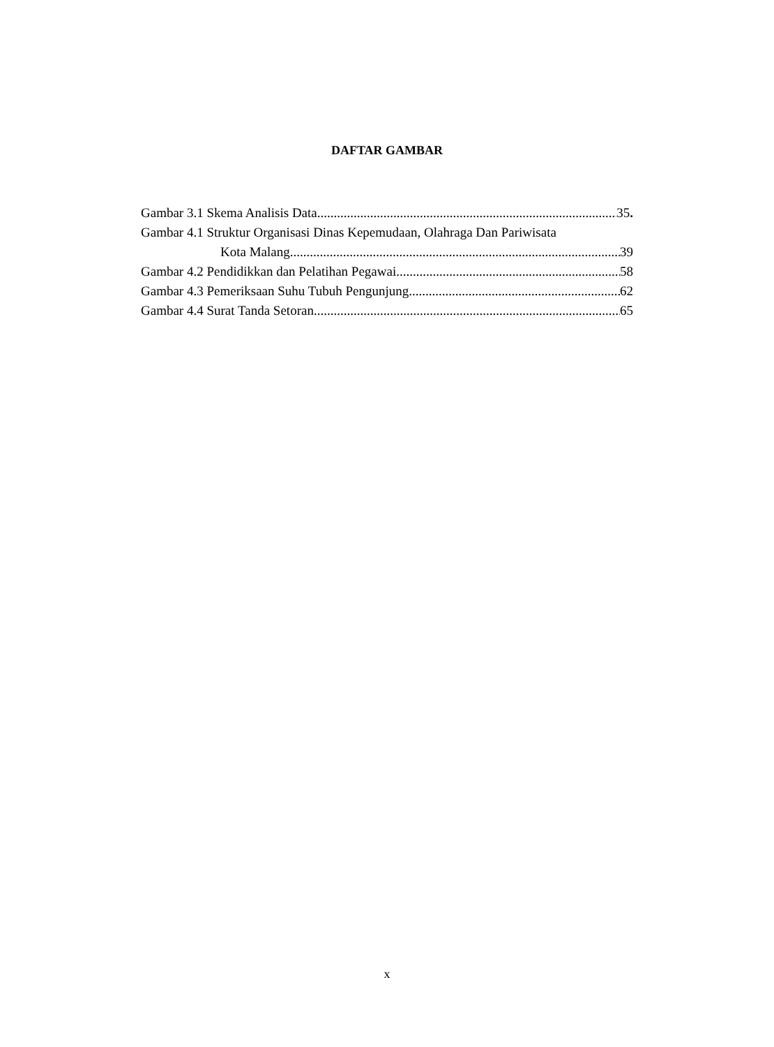DAFTAR GAMBAR
Gambar 3.1 Skema Analisis Data 35.
Gambar 4.1 Struktur Organisasi Dinas Kepemudaan, Olahraga Dan Pariwisata
Kota Malang 39
Gambar 4.2 Pendidikkan dan Pelatihan Pegawai 58
Gambar 4.3 Pemeriksaan Suhu Tubuh Pengunjung 62
Gambar 4.4 Surat Tanda Setoran 65
x